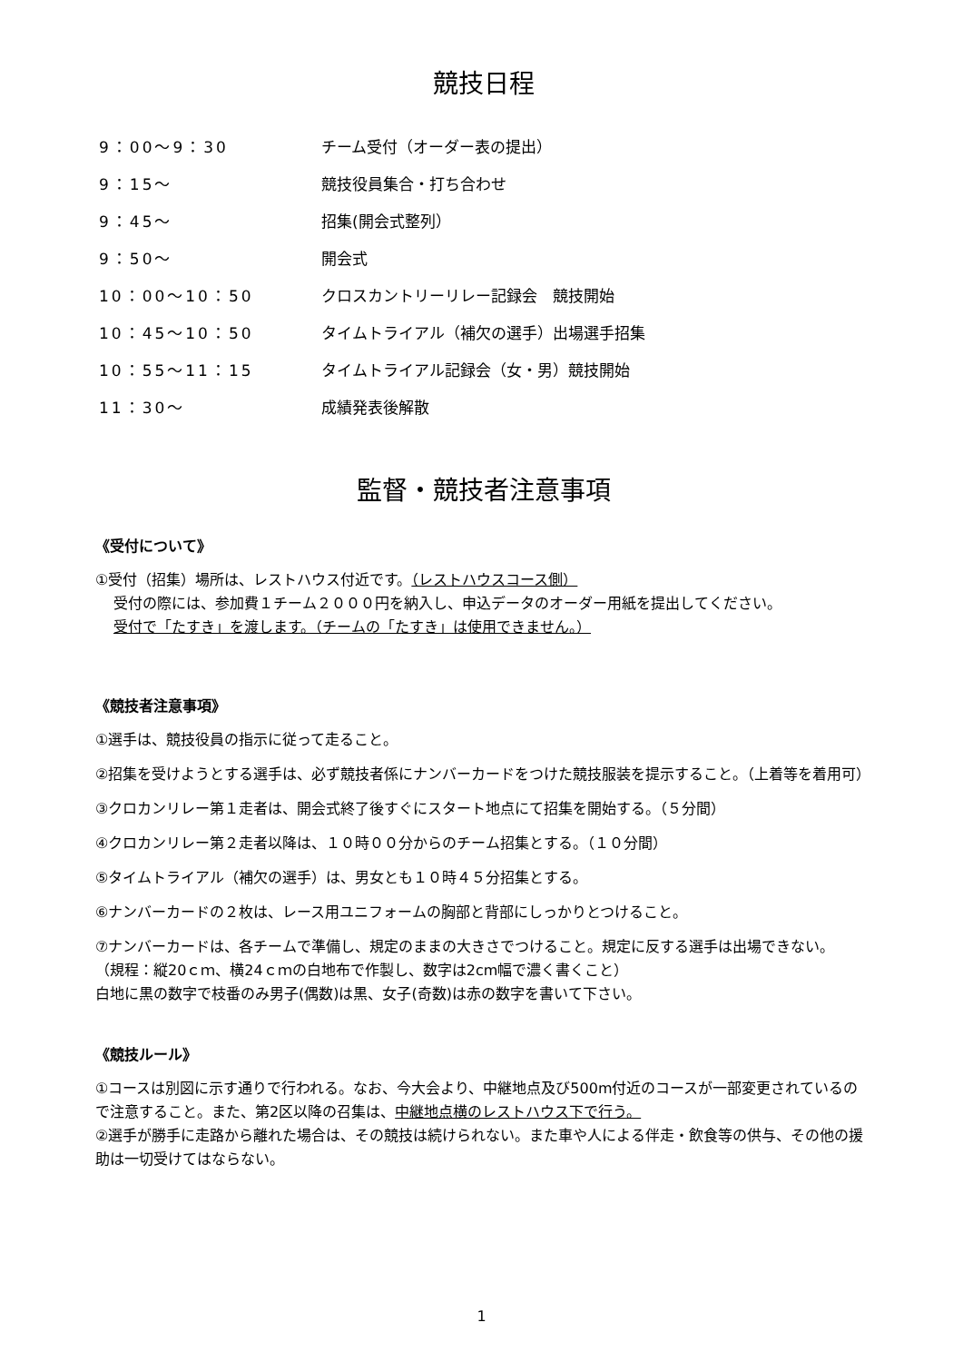競技日程
| 9：00～9：30 | チーム受付（オーダー表の提出） |
| 9：15～ | 競技役員集合・打ち合わせ |
| 9：45～ | 招集(開会式整列） |
| 9：50～ | 開会式 |
| 10：00～10：50 | クロスカントリーリレー記録会 競技開始 |
| 10：45～10：50 | タイムトライアル（補欠の選手）出場選手招集 |
| 10：55～11：15 | タイムトライアル記録会（女・男）競技開始 |
| 11：30～ | 成績発表後解散 |
監督・競技者注意事項
《受付について》
①受付（招集）場所は、レストハウス付近です。（レストハウスコース側）
受付の際には、参加費１チーム２０００円を納入し、申込データのオーダー用紙を提出してください。
受付で「たすき」を渡します。（チームの「たすき」は使用できません。）
《競技者注意事項》
①選手は、競技役員の指示に従って走ること。
②招集を受けようとする選手は、必ず競技者係にナンバーカードをつけた競技服装を提示すること。（上着等を着用可）
③クロカンリレー第１走者は、開会式終了後すぐにスタート地点にて招集を開始する。（５分間）
④クロカンリレー第２走者以降は、１０時００分からのチーム招集とする。（１０分間）
⑤タイムトライアル（補欠の選手）は、男女とも１０時４５分招集とする。
⑥ナンバーカードの２枚は、レース用ユニフォームの胸部と背部にしっかりとつけること。
⑦ナンバーカードは、各チームで準備し、規定のままの大きさでつけること。規定に反する選手は出場できない。
（規程：縦20ｃｍ、横24ｃｍの白地布で作製し、数字は2cm幅で濃く書くこと）
白地に黒の数字で枝番のみ男子(偶数)は黒、女子(奇数)は赤の数字を書いて下さい。
《競技ルール》
①コースは別図に示す通りで行われる。なお、今大会より、中継地点及び500m付近のコースが一部変更されているので注意すること。また、第2区以降の召集は、中継地点横のレストハウス下で行う。
②選手が勝手に走路から離れた場合は、その競技は続けられない。また車や人による伴走・飲食等の供与、その他の援助は一切受けてはならない。
1